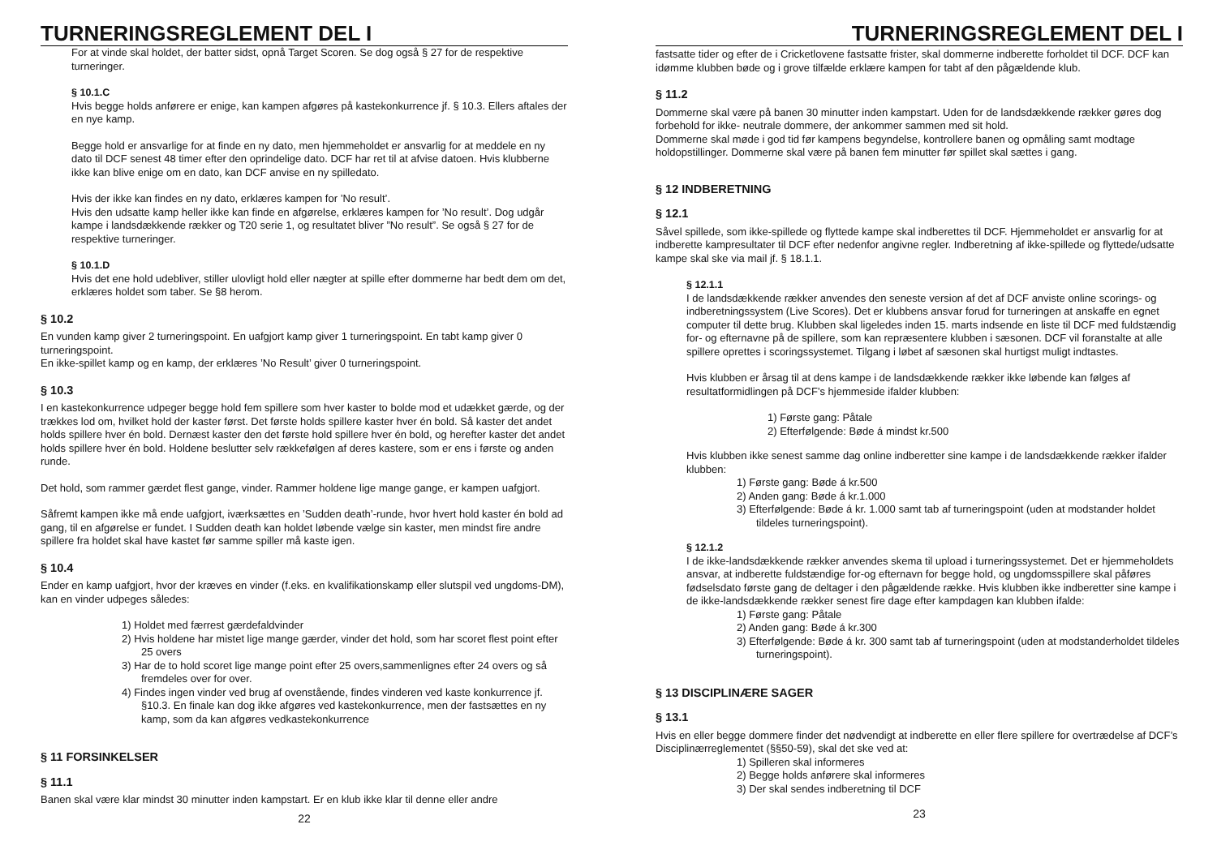TURNERINGSREGLEMENT DEL I
For at vinde skal holdet, der batter sidst, opnå Target Scoren. Se dog også § 27 for de respektive turneringer.
§ 10.1.C
Hvis begge holds anførere er enige, kan kampen afgøres på kastekonkurrence jf. § 10.3. Ellers aftales der en nye kamp.
Begge hold er ansvarlige for at finde en ny dato, men hjemmeholdet er ansvarlig for at meddele en ny dato til DCF senest 48 timer efter den oprindelige dato. DCF har ret til at afvise datoen. Hvis klubberne ikke kan blive enige om en dato, kan DCF anvise en ny spilledato.
Hvis der ikke kan findes en ny dato, erklæres kampen for ’No result’.
Hvis den udsatte kamp heller ikke kan finde en afgørelse, erklæres kampen for ’No result’. Dog udgår kampe i landsdækkende rækker og T20 serie 1, og resultatet bliver ”No result”. Se også § 27 for de respektive turneringer.
§ 10.1.D
Hvis det ene hold udebliver, stiller ulovligt hold eller nægter at spille efter dommerne har bedt dem om det, erklæres holdet som taber. Se §8 herom.
§ 10.2
En vunden kamp giver 2 turneringspoint. En uafgjort kamp giver 1 turneringspoint. En tabt kamp giver 0 turneringspoint.
En ikke-spillet kamp og en kamp, der erklæres ’No Result’ giver 0 turneringspoint.
§ 10.3
I en kastekonkurrence udpeger begge hold fem spillere som hver kaster to bolde mod et udækket gærde, og der trækkes lod om, hvilket hold der kaster først. Det første holds spillere kaster hver én bold. Så kaster det andet holds spillere hver én bold. Dernæst kaster den det første hold spillere hver én bold, og herefter kaster det andet holds spillere hver én bold. Holdene beslutter selv rækkefølgen af deres kastere, som er ens i første og anden runde.
Det hold, som rammer gærdet flest gange, vinder. Rammer holdene lige mange gange, er kampen uafgjort.
Såfremt kampen ikke må ende uafgjort, iværksættes en ’Sudden death’-runde, hvor hvert hold kaster én bold ad gang, til en afgørelse er fundet. I Sudden death kan holdet løbende vælge sin kaster, men mindst fire andre spillere fra holdet skal have kastet før samme spiller må kaste igen.
§ 10.4
Ender en kamp uafgjort, hvor der kræves en vinder (f.eks. en kvalifikationskamp eller slutspil ved ungdoms-DM), kan en vinder udpeges således:
1) Holdet med færrest gærdefaldvinder
2) Hvis holdene har mistet lige mange gærder, vinder det hold, som har scoret flest point efter 25 overs
3) Har de to hold scoret lige mange point efter 25 overs,sammenlignes efter 24 overs og så fremdeles over for over.
4) Findes ingen vinder ved brug af ovenstående, findes vinderen ved kaste konkurrence jf. §10.3. En finale kan dog ikke afgøres ved kastekonkurrence, men der fastsættes en ny kamp, som da kan afgøres vedkastekonkurrence
§ 11 FORSINKELSER
§ 11.1
Banen skal være klar mindst 30 minutter inden kampstart. Er en klub ikke klar til denne eller andre
22
TURNERINGSREGLEMENT DEL I
fastsatte tider og efter de i Cricketlovene fastsatte frister, skal dommerne indberette forholdet til DCF. DCF kan idømme klubben bøde og i grove tilfælde erklære kampen for tabt af den pågældende klub.
§ 11.2
Dommerne skal være på banen 30 minutter inden kampstart. Uden for de landsdækkende rækker gøres dog forbehold for ikke- neutrale dommere, der ankommer sammen med sit hold.
Dommerne skal møde i god tid før kampens begyndelse, kontrollere banen og opmåling samt modtage holdopstillinger. Dommerne skal være på banen fem minutter før spillet skal sættes i gang.
§ 12 INDBERETNING
§ 12.1
Såvel spillede, som ikke-spillede og flyttede kampe skal indberettes til DCF. Hjemmeholdet er ansvarlig for at indberette kampresultater til DCF efter nedenfor angivne regler. Indberetning af ikke-spillede og flyttede/udsatte kampe skal ske via mail jf. § 18.1.1.
§ 12.1.1
I de landsdækkende rækker anvendes den seneste version af det af DCF anviste online scorings- og indberetningssystem (Live Scores). Det er klubbens ansvar forud for turneringen at anskaffe en egnet computer til dette brug. Klubben skal ligeledes inden 15. marts indsende en liste til DCF med fuldstændig for- og efternavne på de spillere, som kan repræsentere klubben i sæsonen. DCF vil foranstalte at alle spillere oprettes i scoringssystemet. Tilgang i løbet af sæsonen skal hurtigst muligt indtastes.
Hvis klubben er årsag til at dens kampe i de landsdækkende rækker ikke løbende kan følges af resultatformidlingen på DCF’s hjemmeside ifalder klubben:
1) Første gang: Påtale
2) Efterfølgende: Bøde á mindst kr.500
Hvis klubben ikke senest samme dag online indberetter sine kampe i de landsdækkende rækker ifalder klubben:
1) Første gang: Bøde á kr.500
2) Anden gang: Bøde á kr.1.000
3) Efterfølgende: Bøde á kr. 1.000 samt tab af turneringspoint (uden at modstander holdet tildeles turneringspoint).
§ 12.1.2
I de ikke-landsdækkende rækker anvendes skema til upload i turneringssystemet. Det er hjemmeholdets ansvar, at indberette fuldstændige for-og efternavn for begge hold, og ungdomsspillere skal påføres fødselsdato første gang de deltager i den pågældende række. Hvis klubben ikke indberetter sine kampe i de ikke-landsdækkende rækker senest fire dage efter kampdagen kan klubben ifalde:
1) Første gang: Påtale
2) Anden gang: Bøde á kr.300
3) Efterfølgende: Bøde á kr. 300 samt tab af turneringspoint (uden at modstanderholdet tildeles turneringspoint).
§ 13 DISCIPLINÆRE SAGER
§ 13.1
Hvis en eller begge dommere finder det nødvendigt at indberette en eller flere spillere for overtrædelse af DCF’s Disciplinærreglementet (§§50-59), skal det ske ved at:
1) Spilleren skal informeres
2) Begge holds anførere skal informeres
3) Der skal sendes indberetning til DCF
23